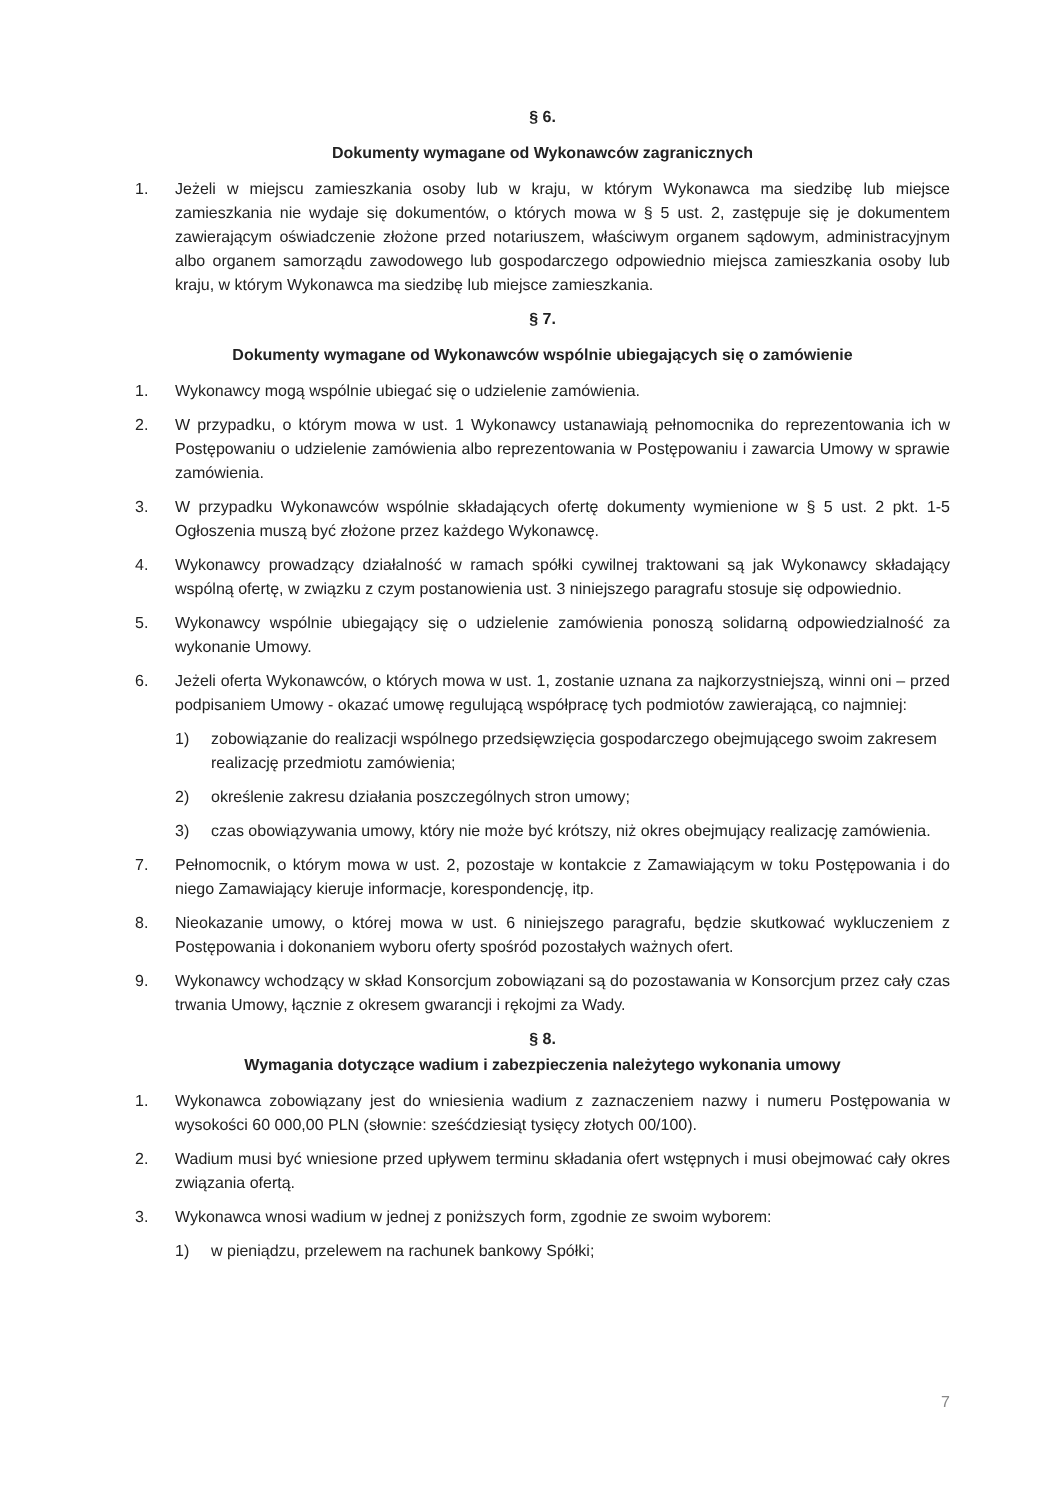§ 6.
Dokumenty wymagane od Wykonawców zagranicznych
1. Jeżeli w miejscu zamieszkania osoby lub w kraju, w którym Wykonawca ma siedzibę lub miejsce zamieszkania nie wydaje się dokumentów, o których mowa w § 5 ust. 2, zastępuje się je dokumentem zawierającym oświadczenie złożone przed notariuszem, właściwym organem sądowym, administracyjnym albo organem samorządu zawodowego lub gospodarczego odpowiednio miejsca zamieszkania osoby lub kraju, w którym Wykonawca ma siedzibę lub miejsce zamieszkania.
§ 7.
Dokumenty wymagane od Wykonawców wspólnie ubiegających się o zamówienie
1. Wykonawcy mogą wspólnie ubiegać się o udzielenie zamówienia.
2. W przypadku, o którym mowa w ust. 1 Wykonawcy ustanawiają pełnomocnika do reprezentowania ich w Postępowaniu o udzielenie zamówienia albo reprezentowania w Postępowaniu i zawarcia Umowy w sprawie zamówienia.
3. W przypadku Wykonawców wspólnie składających ofertę dokumenty wymienione w § 5 ust. 2 pkt. 1-5 Ogłoszenia muszą być złożone przez każdego Wykonawcę.
4. Wykonawcy prowadzący działalność w ramach spółki cywilnej traktowani są jak Wykonawcy składający wspólną ofertę, w związku z czym postanowienia ust. 3 niniejszego paragrafu stosuje się odpowiednio.
5. Wykonawcy wspólnie ubiegający się o udzielenie zamówienia ponoszą solidarną odpowiedzialność za wykonanie Umowy.
6. Jeżeli oferta Wykonawców, o których mowa w ust. 1, zostanie uznana za najkorzystniejszą, winni oni – przed podpisaniem Umowy - okazać umowę regulującą współpracę tych podmiotów zawierającą, co najmniej:
1) zobowiązanie do realizacji wspólnego przedsięwzięcia gospodarczego obejmującego swoim zakresem realizację przedmiotu zamówienia;
2) określenie zakresu działania poszczególnych stron umowy;
3) czas obowiązywania umowy, który nie może być krótszy, niż okres obejmujący realizację zamówienia.
7. Pełnomocnik, o którym mowa w ust. 2, pozostaje w kontakcie z Zamawiającym w toku Postępowania i do niego Zamawiający kieruje informacje, korespondencję, itp.
8. Nieokazanie umowy, o której mowa w ust. 6 niniejszego paragrafu, będzie skutkować wykluczeniem z Postępowania i dokonaniem wyboru oferty spośród pozostałych ważnych ofert.
9. Wykonawcy wchodzący w skład Konsorcjum zobowiązani są do pozostawania w Konsorcjum przez cały czas trwania Umowy, łącznie z okresem gwarancji i rękojmi za Wady.
§ 8.
Wymagania dotyczące wadium i zabezpieczenia należytego wykonania umowy
1. Wykonawca zobowiązany jest do wniesienia wadium z zaznaczeniem nazwy i numeru Postępowania w wysokości 60 000,00 PLN (słownie: sześćdziesiąt tysięcy złotych 00/100).
2. Wadium musi być wniesione przed upływem terminu składania ofert wstępnych i musi obejmować cały okres związania ofertą.
3. Wykonawca wnosi wadium w jednej z poniższych form, zgodnie ze swoim wyborem:
1) w pieniądzu, przelewem na rachunek bankowy Spółki;
7